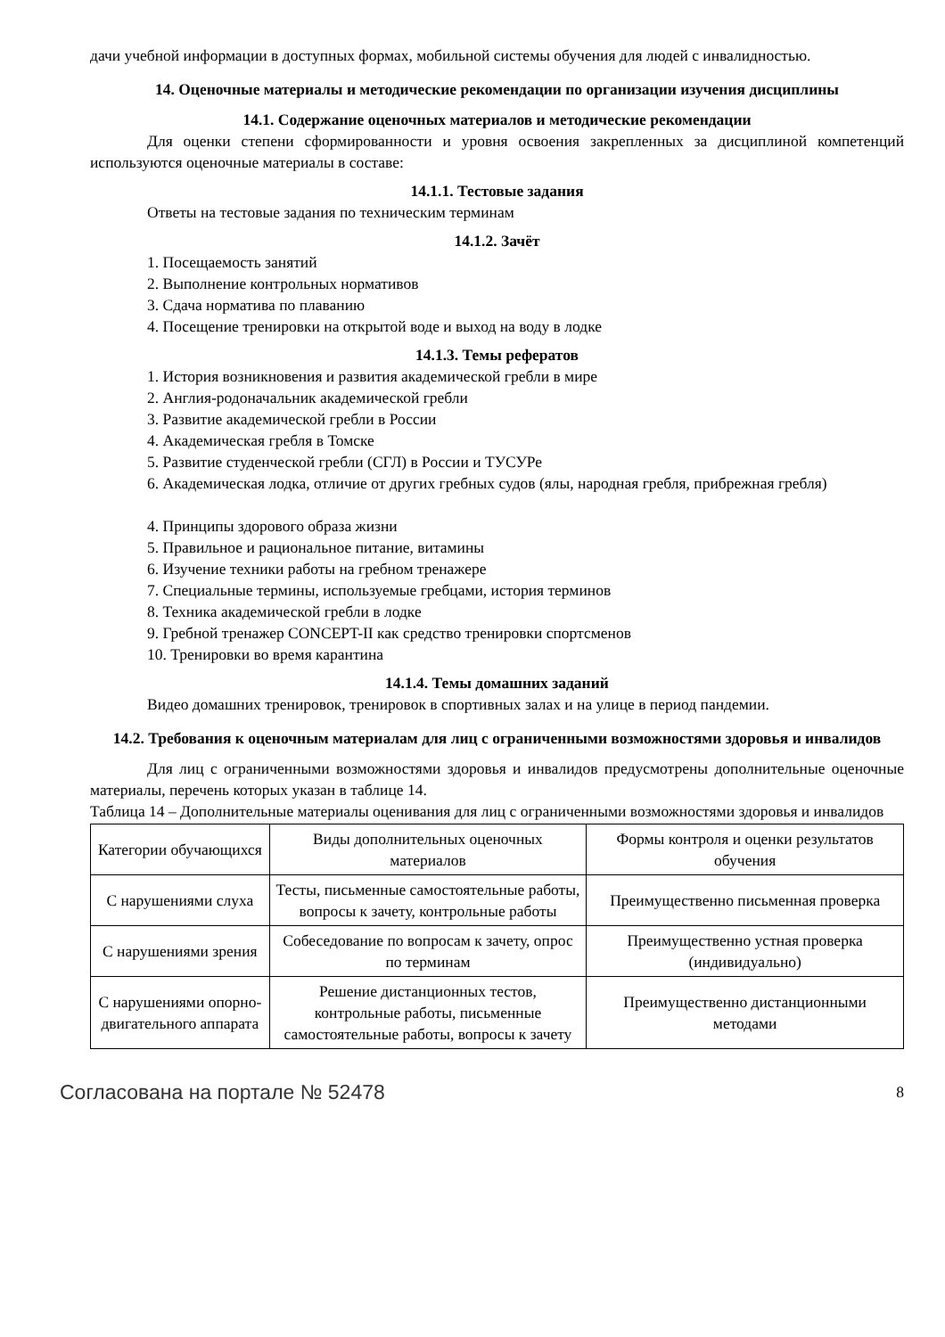дачи учебной информации в доступных формах, мобильной системы обучения для людей с инвалидностью.
14. Оценочные материалы и методические рекомендации по организации изучения дисциплины
14.1. Содержание оценочных материалов и методические рекомендации
Для оценки степени сформированности и уровня освоения закрепленных за дисциплиной компетенций используются оценочные материалы в составе:
14.1.1. Тестовые задания
Ответы на тестовые задания по техническим терминам
14.1.2. Зачёт
1. Посещаемость занятий
2. Выполнение контрольных нормативов
3. Сдача норматива по плаванию
4. Посещение тренировки на открытой воде и выход на воду в лодке
14.1.3. Темы рефератов
1. История возникновения и развития академической гребли в мире
2. Англия-родоначальник академической гребли
3. Развитие академической гребли в России
4. Академическая гребля в Томске
5. Развитие студенческой гребли (СГЛ) в России и ТУСУРе
6. Академическая лодка, отличие от других гребных судов (ялы, народная гребля, прибрежная гребля)
4. Принципы здорового образа жизни
5. Правильное и рациональное питание, витамины
6. Изучение техники работы на гребном тренажере
7. Специальные термины, используемые гребцами, история терминов
8. Техника академической гребли в лодке
9. Гребной тренажер CONCEPT-II как средство тренировки спортсменов
10. Тренировки во время карантина
14.1.4. Темы домашних заданий
Видео домашних тренировок, тренировок в спортивных залах и на улице в период пандемии.
14.2. Требования к оценочным материалам для лиц с ограниченными возможностями здоровья и инвалидов
Для лиц с ограниченными возможностями здоровья и инвалидов предусмотрены дополнительные оценочные материалы, перечень которых указан в таблице 14.
Таблица 14 – Дополнительные материалы оценивания для лиц с ограниченными возможностями здоровья и инвалидов
| Категории обучающихся | Виды дополнительных оценочных материалов | Формы контроля и оценки результатов обучения |
| С нарушениями слуха | Тесты, письменные самостоятельные работы, вопросы к зачету, контрольные работы | Преимущественно письменная проверка |
| С нарушениями зрения | Собеседование по вопросам к зачету, опрос по терминам | Преимущественно устная проверка (индивидуально) |
| С нарушениями опорно-двигательного аппарата | Решение дистанционных тестов, контрольные работы, письменные самостоятельные работы, вопросы к зачету | Преимущественно дистанционными методами |
Согласована на портале № 52478 8